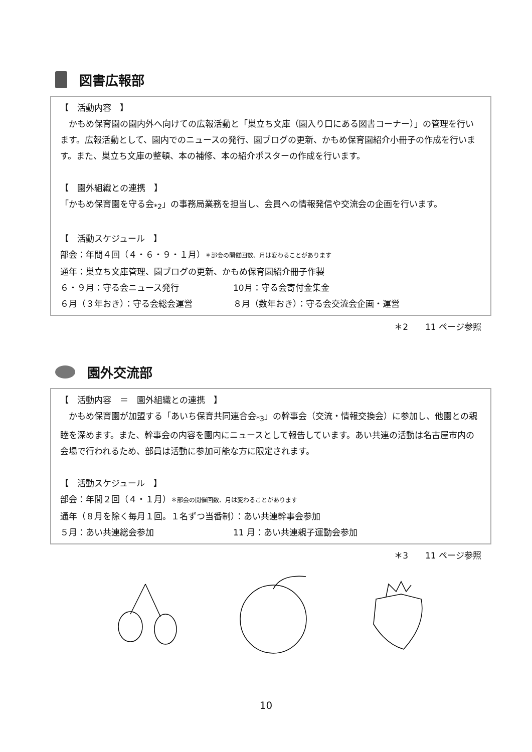図書広報部
【　活動内容　】
　かもめ保育園の園内外へ向けての広報活動と「巣立ち文庫（園入り口にある図書コーナー）」の管理を行います。広報活動として、園内でのニュースの発行、園ブログの更新、かもめ保育園紹介小冊子の作成を行います。また、巣立ち文庫の整頓、本の補修、本の紹介ポスターの作成を行います。
【　園外組織との連携　】
「かもめ保育園を守る会<sub>*2</sub>」の事務局業務を担当し、会員への情報発信や交流会の企画を行います。
【　活動スケジュール　】
部会：年間４回（４・６・９・１月）＊部会の開催回数、月は変わることがあります
通年：巣立ち文庫管理、園ブログの更新、かもめ保育園紹介冊子作製
６・９月：守る会ニュース発行 10月：守る会寄付金集金
６月（３年おき）：守る会総会運営 ８月（数年おき）：守る会交流会企画・運営
＊2　　11 ページ参照
園外交流部
【　活動内容　＝　園外組織との連携　】
　かもめ保育園が加盟する「あいち保育共同連合会<sub>*3</sub>」の幹事会（交流・情報交換会）に参加し、他園との親睦を深めます。また、幹事会の内容を園内にニュースとして報告しています。あい共連の活動は名古屋市内の会場で行われるため、部員は活動に参加可能な方に限定されます。
【　活動スケジュール　】
部会：年間２回（４・１月）＊部会の開催回数、月は変わることがあります
通年（８月を除く毎月１回。１名ずつ当番制）：あい共連幹事会参加
５月：あい共連総会参加 11 月：あい共連親子運動会参加
＊3　　11 ページ参照
10